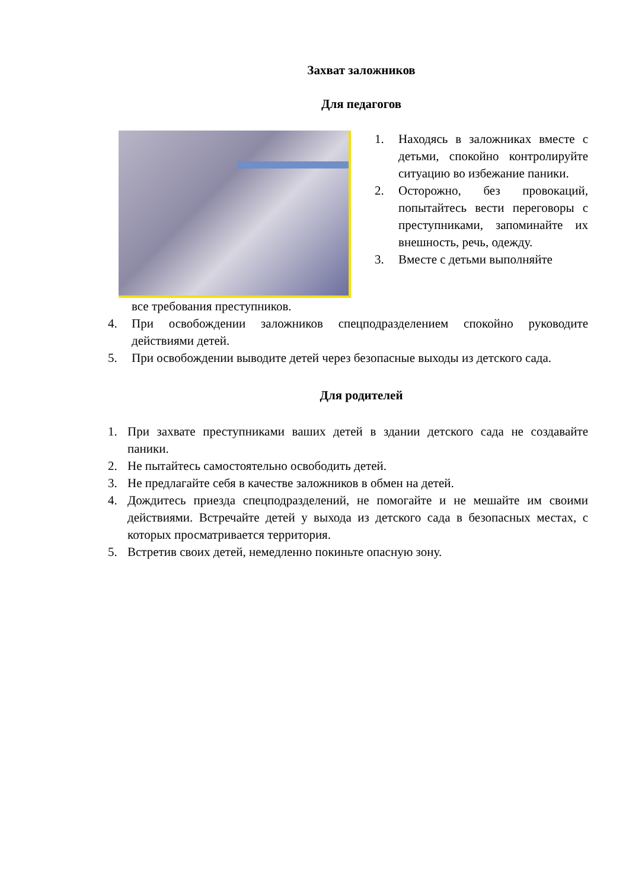Захват заложников
Для педагогов
1. Находясь в заложниках вместе с детьми, спокойно контролируйте ситуацию во избежание паники.
2. Осторожно, без провокаций, попытайтесь вести переговоры с преступниками, запоминайте их внешность, речь, одежду.
3. Вместе с детьми выполняйте
все требования преступников.
4. При освобождении заложников спецподразделением спокойно руководите действиями детей.
5. При освобождении выводите детей через безопасные выходы из детского сада.
Для родителей
1. При захвате преступниками ваших детей в здании детского сада не создавайте паники.
2. Не пытайтесь самостоятельно освободить детей.
3. Не предлагайте себя в качестве заложников в обмен на детей.
4. Дождитесь приезда спецподразделений, не помогайте и не мешайте им своими действиями. Встречайте детей у выхода из детского сада в безопасных местах, с которых просматривается территория.
5. Встретив своих детей, немедленно покиньте опасную зону.